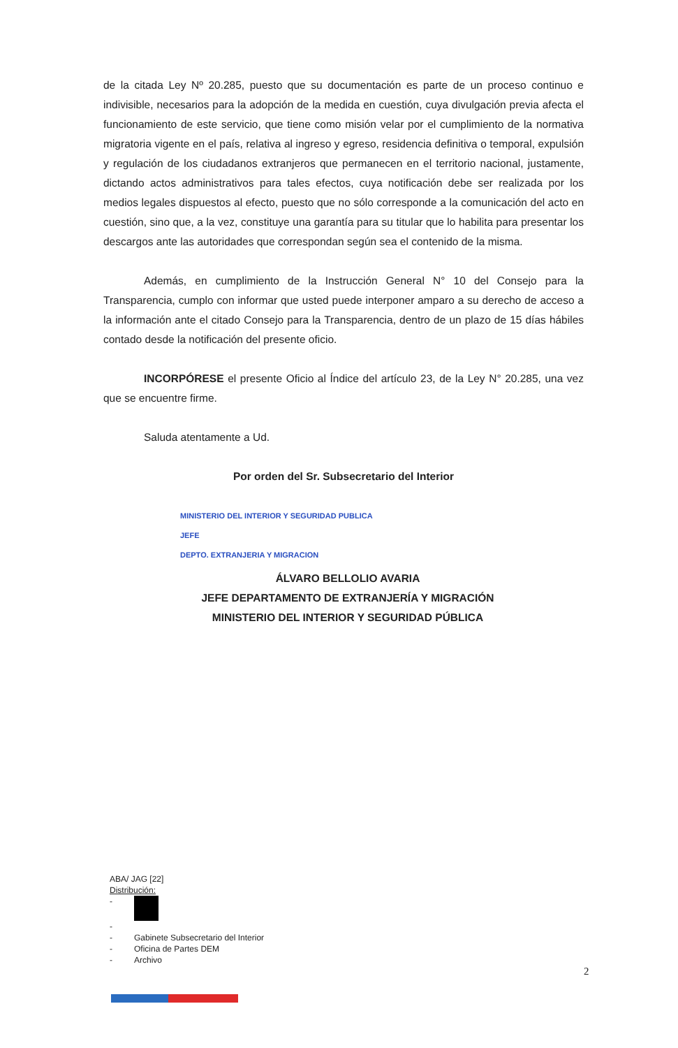de la citada Ley Nº 20.285, puesto que su documentación es parte de un proceso continuo e indivisible, necesarios para la adopción de la medida en cuestión, cuya divulgación previa afecta el funcionamiento de este servicio, que tiene como misión velar por el cumplimiento de la normativa migratoria vigente en el país, relativa al ingreso y egreso, residencia definitiva o temporal, expulsión y regulación de los ciudadanos extranjeros que permanecen en el territorio nacional, justamente, dictando actos administrativos para tales efectos, cuya notificación debe ser realizada por los medios legales dispuestos al efecto, puesto que no sólo corresponde a la comunicación del acto en cuestión, sino que, a la vez, constituye una garantía para su titular que lo habilita para presentar los descargos ante las autoridades que correspondan según sea el contenido de la misma.
Además, en cumplimiento de la Instrucción General N° 10 del Consejo para la Transparencia, cumplo con informar que usted puede interponer amparo a su derecho de acceso a la información ante el citado Consejo para la Transparencia, dentro de un plazo de 15 días hábiles contado desde la notificación del presente oficio.
INCORPÓRESE el presente Oficio al Índice del artículo 23, de la Ley N° 20.285, una vez que se encuentre firme.
Saluda atentamente a Ud.
Por orden del Sr. Subsecretario del Interior
MINISTERIO DEL INTERIOR Y SEGURIDAD PUBLICA
JEFE
DEPTO. EXTRANJERIA Y MIGRACION
ÁLVARO BELLOLIO AVARIA
JEFE DEPARTAMENTO DE EXTRANJERÍA Y MIGRACIÓN
MINISTERIO DEL INTERIOR Y SEGURIDAD PÚBLICA
ABA/ JAG [22]
Distribución:
-
-
- Gabinete Subsecretario del Interior
- Oficina de Partes DEM
- Archivo
2